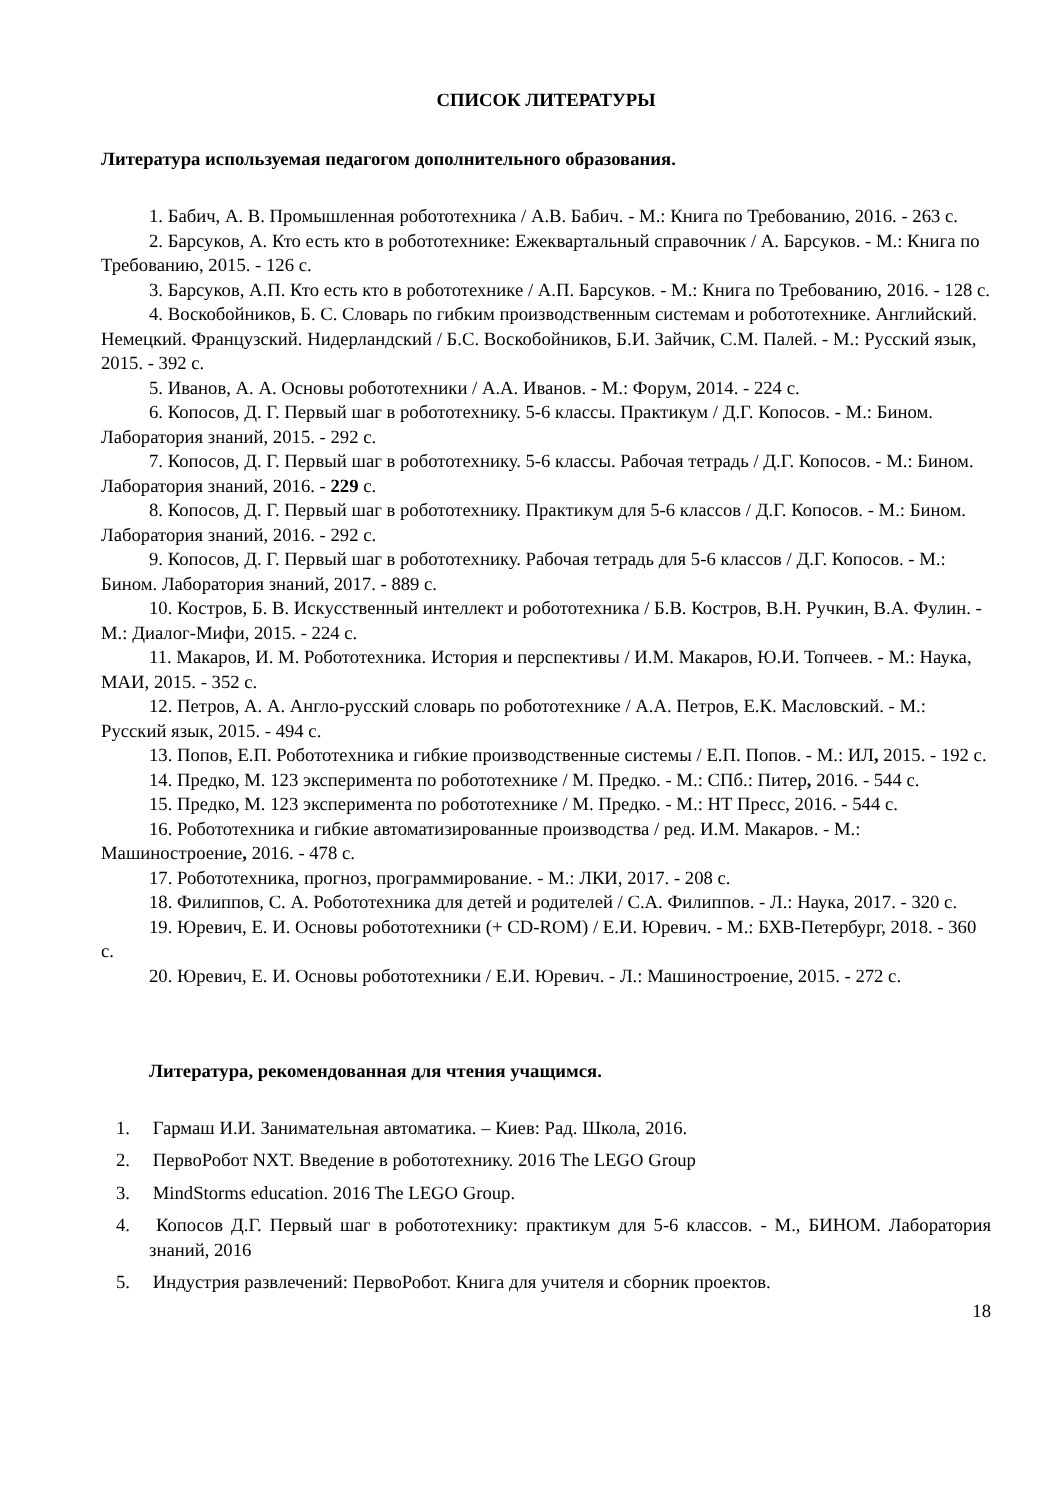СПИСОК ЛИТЕРАТУРЫ
Литература используемая педагогом дополнительного образования.
1. Бабич, А. В. Промышленная робототехника / А.В. Бабич. - М.: Книга по Требованию, 2016. - 263 с.
2. Барсуков, А. Кто есть кто в робототехнике: Ежеквартальный справочник / А. Барсуков. - М.: Книга по Требованию, 2015. - 126 с.
3. Барсуков, А.П. Кто есть кто в робототехнике / А.П. Барсуков. - М.: Книга по Требованию, 2016. - 128 с.
4. Воскобойников, Б. С. Словарь по гибким производственным системам и робототехнике. Английский. Немецкий. Французский. Нидерландский / Б.С. Воскобойников, Б.И. Зайчик, С.М. Палей. - М.: Русский язык, 2015. - 392 с.
5. Иванов, А. А. Основы робототехники / А.А. Иванов. - М.: Форум, 2014. - 224 с.
6. Копосов, Д. Г. Первый шаг в робототехнику. 5-6 классы. Практикум / Д.Г. Копосов. - М.: Бином. Лаборатория знаний, 2015. - 292 с.
7. Копосов, Д. Г. Первый шаг в робототехнику. 5-6 классы. Рабочая тетрадь / Д.Г. Копосов. - М.: Бином. Лаборатория знаний, 2016. - 229 с.
8. Копосов, Д. Г. Первый шаг в робототехнику. Практикум для 5-6 классов / Д.Г. Копосов. - М.: Бином. Лаборатория знаний, 2016. - 292 с.
9. Копосов, Д. Г. Первый шаг в робототехнику. Рабочая тетрадь для 5-6 классов / Д.Г. Копосов. - М.: Бином. Лаборатория знаний, 2017. - 889 с.
10. Костров, Б. В. Искусственный интеллект и робототехника / Б.В. Костров, В.Н. Ручкин, В.А. Фулин. - М.: Диалог-Мифи, 2015. - 224 с.
11. Макаров, И. М. Робототехника. История и перспективы / И.М. Макаров, Ю.И. Топчеев. - М.: Наука, МАИ, 2015. - 352 с.
12. Петров, А. А. Англо-русский словарь по робототехнике / А.А. Петров, Е.К. Масловский. - М.: Русский язык, 2015. - 494 с.
13. Попов, Е.П. Робототехника и гибкие производственные системы / Е.П. Попов. - М.: ИЛ, 2015. - 192 с.
14. Предко, М. 123 эксперимента по робототехнике / М. Предко. - М.: СПб.: Питер, 2016. - 544 с.
15. Предко, М. 123 эксперимента по робототехнике / М. Предко. - М.: НТ Пресс, 2016. - 544 с.
16. Робототехника и гибкие автоматизированные производства / ред. И.М. Макаров. - М.: Машиностроение, 2016. - 478 с.
17. Робототехника, прогноз, программирование. - М.: ЛКИ, 2017. - 208 с.
18. Филиппов, С. А. Робототехника для детей и родителей / С.А. Филиппов. - Л.: Наука, 2017. - 320 с.
19. Юревич, Е. И. Основы робототехники (+ CD-ROM) / Е.И. Юревич. - М.: БХВ-Петербург, 2018. - 360 с.
20. Юревич, Е. И. Основы робототехники / Е.И. Юревич. - Л.: Машиностроение, 2015. - 272 с.
Литература, рекомендованная для чтения учащимся.
1. Гармаш И.И. Занимательная автоматика. – Киев: Рад. Школа, 2016.
2. ПервоРобот NXT. Введение в робототехнику. 2016 The LEGO Group
3. MindStorms education. 2016 The LEGO Group.
4. Копосов Д.Г. Первый шаг в робототехнику: практикум для 5-6 классов. - М., БИНОМ. Лаборатория знаний, 2016
5. Индустрия развлечений: ПервоРобот. Книга для учителя и сборник проектов.
18